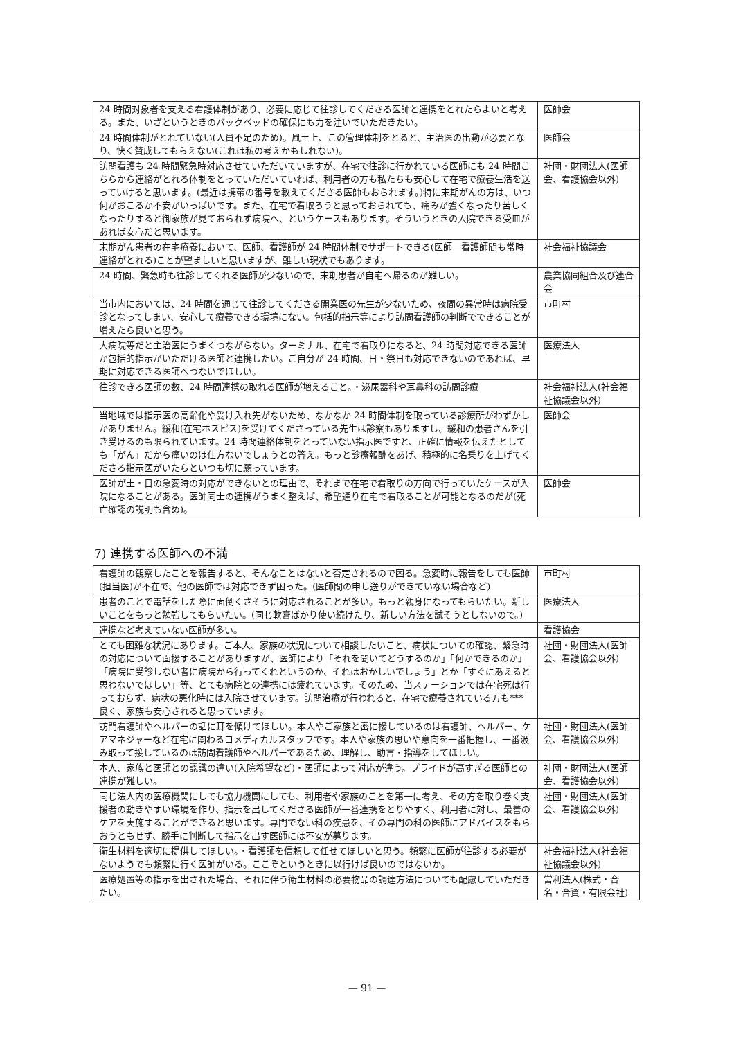| 24 時間対象者を支える看護体制があり、必要に応じて往診してくださる医師と連携をとれたらよいと考える。また、いざというときのバックベッドの確保にも力を注いでいただきたい。 | 医師会 |
| 24 時間体制がとれていない(人員不足のため)。風土上、この管理体制をとると、主治医の出動が必要となり、快く賛成してもらえない(これは私の考えかもしれない)。 | 医師会 |
| 訪問看護も 24 時間緊急時対応させていただいていますが、在宅で往診に行かれている医師にも 24 時間こちらから連絡がとれる体制をとっていただいていれば、利用者の方も私たちも安心して在宅で療養生活を送っていけると思います。(最近は携帯の番号を教えてくださる医師もおられます。)特に末期がんの方は、いつ何がおこるか不安がいっぱいです。また、在宅で看取ろうと思っておられても、痛みが強くなったり苦しくなったりすると御家族が見ておられず病院へ、というケースもあります。そういうときの入院できる受皿があれば安心だと思います。 | 社団・財団法人(医師会、看護協会以外) |
| 末期がん患者の在宅療養において、医師、看護師が 24 時間体制でサポートできる(医師－看護師間も常時連絡がとれる)ことが望ましいと思いますが、難しい現状でもあります。 | 社会福祉協議会 |
| 24 時間、緊急時も往診してくれる医師が少ないので、末期患者が自宅へ帰るのが難しい。 | 農業協同組合及び連合会 |
| 当市内においては、24 時間を通じて往診してくださる開業医の先生が少ないため、夜間の異常時は病院受診となってしまい、安心して療養できる環境にない。包括的指示等により訪問看護師の判断でできることが増えたら良いと思う。 | 市町村 |
| 大病院等だと主治医にうまくつながらない。ターミナル、在宅で看取りになると、24 時間対応できる医師か包括的指示がいただける医師と連携したい。ご自分が 24 時間、日・祭日も対応できないのであれば、早期に対応できる医師へつないでほしい。 | 医療法人 |
| 往診できる医師の数、24 時間連携の取れる医師が増えること。・泌尿器科や耳鼻科の訪問診療 | 社会福祉法人(社会福祉協議会以外) |
| 当地域では指示医の高齢化や受け入れ先がないため、なかなか 24 時間体制を取っている診療所がわずかしかありません。緩和(在宅ホスピス)を受けてくださっている先生は診察もありますし、緩和の患者さんを引き受けるのも限られています。24 時間連絡体制をとっていない指示医ですと、正確に情報を伝えたとしても「がん」だから痛いのは仕方ないでしょうとの答え。もっと診療報酬をあげ、積極的に名乗りを上げてくださる指示医がいたらといつも切に願っています。 | 医師会 |
| 医師が土・日の急変時の対応ができないとの理由で、それまで在宅で看取りの方向で行っていたケースが入院になることがある。医師同士の連携がうまく整えば、希望通り在宅で看取ることが可能となるのだが(死亡確認の説明も含め)。 | 医師会 |
7) 連携する医師への不満
| 看護師の観察したことを報告すると、そんなことはないと否定されるので困る。急変時に報告をしても医師(担当医)が不在で、他の医師では対応できず困った。(医師間の申し送りができていない場合など) | 市町村 |
| 患者のことで電話をした際に面倒くさそうに対応されることが多い。もっと親身になってもらいたい。新しいことをもっと勉強してもらいたい。(同じ軟膏ばかり使い続けたり、新しい方法を試そうとしないので。) | 医療法人 |
| 連携など考えていない医師が多い。 | 看護協会 |
| とても困難な状況にあります。ご本人、家族の状況について相談したいこと、病状についての確認、緊急時の対応について面接することがありますが、医師により「それを聞いてどうするのか」「何かできるのか」「病院に受診しない者に病院から行ってくれというのか、それはおかしいでしょう」とか「すぐにあえると思わないでほしい」等、とても病院との連携には疲れています。そのため、当ステーションでは在宅死は行っておらず、病状の悪化時には入院させています。訪問治療が行われると、在宅で療養されている方も***良く、家族も安心されると思っています。 | 社団・財団法人(医師会、看護協会以外) |
| 訪問看護師やヘルパーの話に耳を傾けてほしい。本人やご家族と密に接しているのは看護師、ヘルパー、ケアマネジャーなど在宅に関わるコメディカルスタッフです。本人や家族の思いや意向を一番把握し、一番汲み取って接しているのは訪問看護師やヘルパーであるため、理解し、助言・指導をしてほしい。 | 社団・財団法人(医師会、看護協会以外) |
| 本人、家族と医師との認識の違い(入院希望など)・医師によって対応が違う。プライドが高すぎる医師との連携が難しい。 | 社団・財団法人(医師会、看護協会以外) |
| 同じ法人内の医療機関にしても協力機関にしても、利用者や家族のことを第一に考え、その方を取り巻く支援者の動きやすい環境を作り、指示を出してくださる医師が一番連携をとりやすく、利用者に対し、最善のケアを実施することができると思います。専門でない科の疾患を、その専門の科の医師にアドバイスをもらおうともせず、勝手に判断して指示を出す医師には不安が募ります。 | 社団・財団法人(医師会、看護協会以外) |
| 衛生材料を適切に提供してほしい。・看護師を信頼して任せてほしいと思う。頻繁に医師が往診する必要がないようでも頻繁に行く医師がいる。ここぞというときに以行けば良いのではないか。 | 社会福祉法人(社会福祉協議会以外) |
| 医療処置等の指示を出された場合、それに伴う衛生材料の必要物品の調達方法についても配慮していただきたい。 | 営利法人(株式・合名・合資・有限会社) |
— 91 —